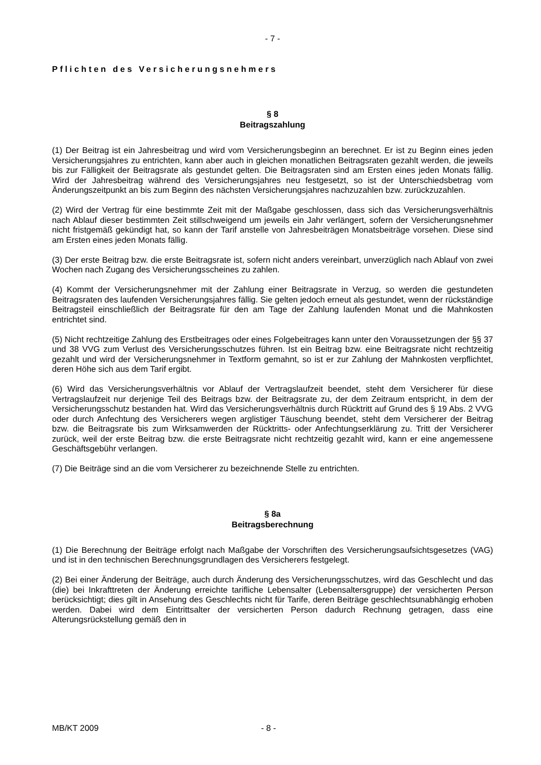- 7 -
Pflichten des Versicherungsnehmers
§ 8
Beitragszahlung
(1) Der Beitrag ist ein Jahresbeitrag und wird vom Versicherungsbeginn an berechnet. Er ist zu Beginn eines jeden Versicherungsjahres zu entrichten, kann aber auch in gleichen monatlichen Beitragsraten gezahlt werden, die jeweils bis zur Fälligkeit der Beitragsrate als gestundet gelten. Die Beitragsraten sind am Ersten eines jeden Monats fällig. Wird der Jahresbeitrag während des Versicherungsjahres neu festgesetzt, so ist der Unterschiedsbetrag vom Änderungszeitpunkt an bis zum Beginn des nächsten Versicherungsjahres nachzuzahlen bzw. zurückzuzahlen.
(2) Wird der Vertrag für eine bestimmte Zeit mit der Maßgabe geschlossen, dass sich das Versicherungsverhältnis nach Ablauf dieser bestimmten Zeit stillschweigend um jeweils ein Jahr verlängert, sofern der Versicherungsnehmer nicht fristgemäß gekündigt hat, so kann der Tarif anstelle von Jahresbeiträgen Monatsbeiträge vorsehen. Diese sind am Ersten eines jeden Monats fällig.
(3) Der erste Beitrag bzw. die erste Beitragsrate ist, sofern nicht anders vereinbart, unverzüglich nach Ablauf von zwei Wochen nach Zugang des Versicherungsscheines zu zahlen.
(4) Kommt der Versicherungsnehmer mit der Zahlung einer Beitragsrate in Verzug, so werden die gestundeten Beitragsraten des laufenden Versicherungsjahres fällig. Sie gelten jedoch erneut als gestundet, wenn der rückständige Beitragsteil einschließlich der Beitragsrate für den am Tage der Zahlung laufenden Monat und die Mahnkosten entrichtet sind.
(5) Nicht rechtzeitige Zahlung des Erstbeitrages oder eines Folgebeitrages kann unter den Voraussetzungen der §§ 37 und 38 VVG zum Verlust des Versicherungsschutzes führen. Ist ein Beitrag bzw. eine Beitragsrate nicht rechtzeitig gezahlt und wird der Versicherungsnehmer in Textform gemahnt, so ist er zur Zahlung der Mahnkosten verpflichtet, deren Höhe sich aus dem Tarif ergibt.
(6) Wird das Versicherungsverhältnis vor Ablauf der Vertragslaufzeit beendet, steht dem Versicherer für diese Vertragslaufzeit nur derjenige Teil des Beitrags bzw. der Beitragsrate zu, der dem Zeitraum entspricht, in dem der Versicherungsschutz bestanden hat. Wird das Versicherungsverhältnis durch Rücktritt auf Grund des § 19 Abs. 2 VVG oder durch Anfechtung des Versicherers wegen arglistiger Täuschung beendet, steht dem Versicherer der Beitrag bzw. die Beitragsrate bis zum Wirksamwerden der Rücktritts- oder Anfechtungserklärung zu. Tritt der Versicherer zurück, weil der erste Beitrag bzw. die erste Beitragsrate nicht rechtzeitig gezahlt wird, kann er eine angemessene Geschäftsgebühr verlangen.
(7) Die Beiträge sind an die vom Versicherer zu bezeichnende Stelle zu entrichten.
§ 8a
Beitragsberechnung
(1) Die Berechnung der Beiträge erfolgt nach Maßgabe der Vorschriften des Versicherungsaufsichtsgesetzes (VAG) und ist in den technischen Berechnungsgrundlagen des Versicherers festgelegt.
(2) Bei einer Änderung der Beiträge, auch durch Änderung des Versicherungsschutzes, wird das Geschlecht und das (die) bei Inkrafttreten der Änderung erreichte tarifliche Lebensalter (Lebensaltersgruppe) der versicherten Person berücksichtigt; dies gilt in Ansehung des Geschlechts nicht für Tarife, deren Beiträge geschlechtsunabhängig erhoben werden. Dabei wird dem Eintrittsalter der versicherten Person dadurch Rechnung getragen, dass eine Alterungsrückstellung gemäß den in
MB/KT 2009 - 8 -